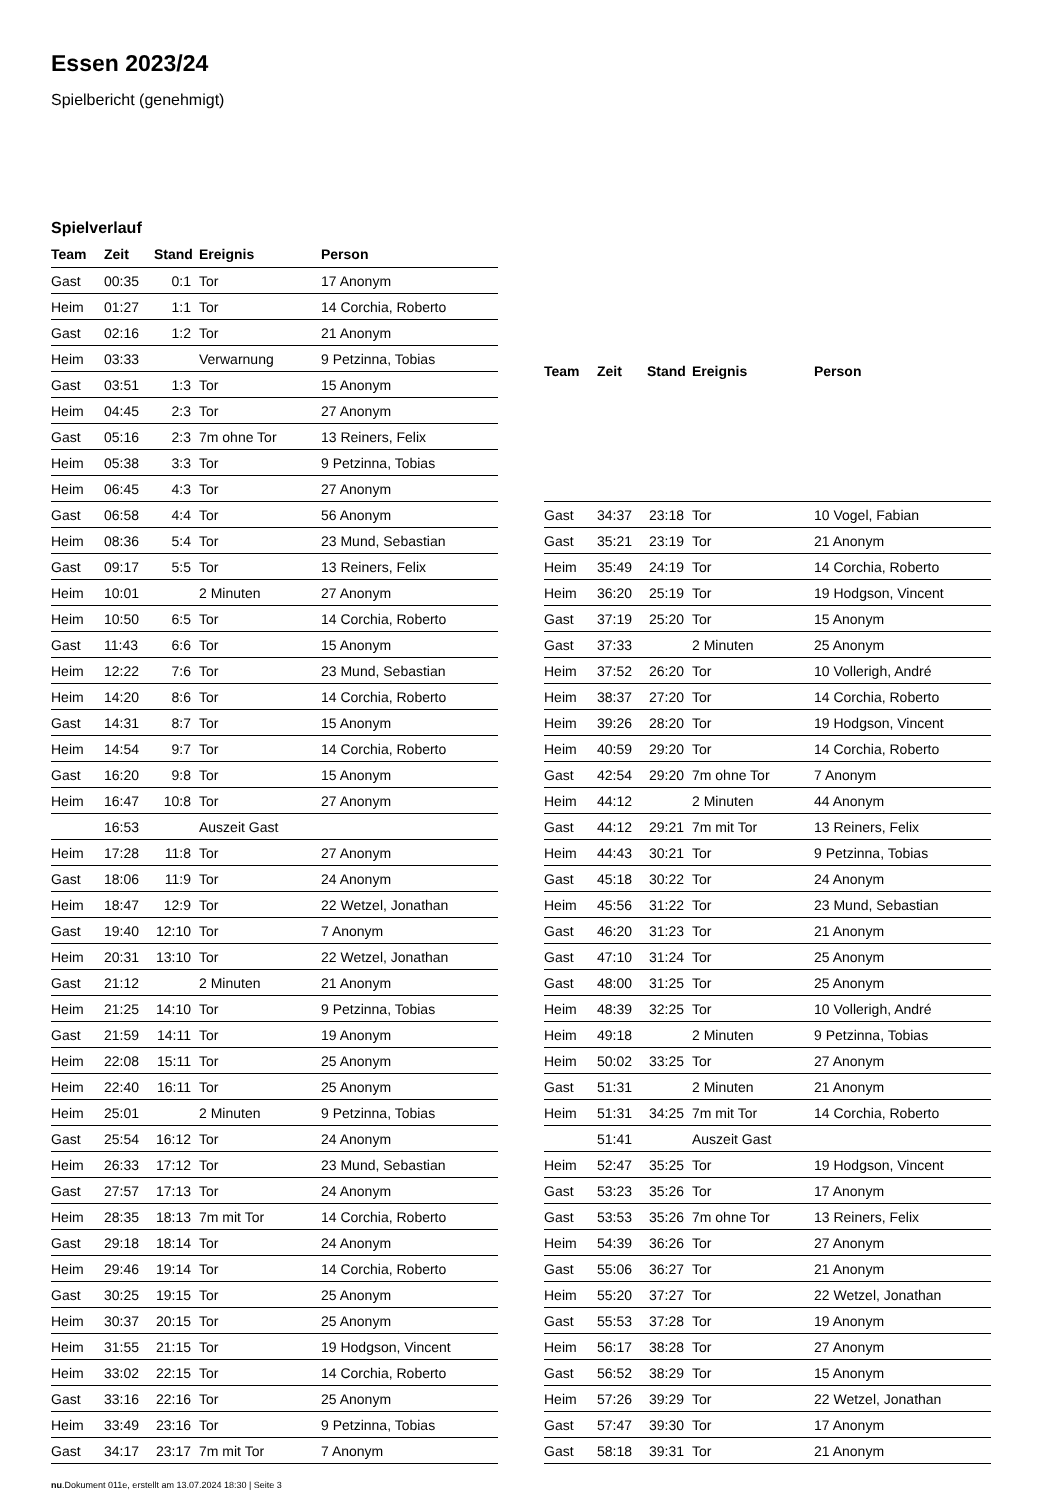Essen 2023/24
Spielbericht (genehmigt)
Spielverlauf
| Team | Zeit | Stand | Ereignis | Person |
| --- | --- | --- | --- | --- |
| Gast | 00:35 | 0:1 | Tor | 17 Anonym |
| Heim | 01:27 | 1:1 | Tor | 14 Corchia, Roberto |
| Gast | 02:16 | 1:2 | Tor | 21 Anonym |
| Heim | 03:33 | | Verwarnung | 9 Petzinna, Tobias |
| Gast | 03:51 | 1:3 | Tor | 15 Anonym |
| Heim | 04:45 | 2:3 | Tor | 27 Anonym |
| Gast | 05:16 | 2:3 | 7m ohne Tor | 13 Reiners, Felix |
| Heim | 05:38 | 3:3 | Tor | 9 Petzinna, Tobias |
| Heim | 06:45 | 4:3 | Tor | 27 Anonym |
| Gast | 06:58 | 4:4 | Tor | 56 Anonym |
| Heim | 08:36 | 5:4 | Tor | 23 Mund, Sebastian |
| Gast | 09:17 | 5:5 | Tor | 13 Reiners, Felix |
| Heim | 10:01 | | 2 Minuten | 27 Anonym |
| Heim | 10:50 | 6:5 | Tor | 14 Corchia, Roberto |
| Gast | 11:43 | 6:6 | Tor | 15 Anonym |
| Heim | 12:22 | 7:6 | Tor | 23 Mund, Sebastian |
| Heim | 14:20 | 8:6 | Tor | 14 Corchia, Roberto |
| Gast | 14:31 | 8:7 | Tor | 15 Anonym |
| Heim | 14:54 | 9:7 | Tor | 14 Corchia, Roberto |
| Gast | 16:20 | 9:8 | Tor | 15 Anonym |
| Heim | 16:47 | 10:8 | Tor | 27 Anonym |
| | 16:53 | | Auszeit Gast | |
| Heim | 17:28 | 11:8 | Tor | 27 Anonym |
| Gast | 18:06 | 11:9 | Tor | 24 Anonym |
| Heim | 18:47 | 12:9 | Tor | 22 Wetzel, Jonathan |
| Gast | 19:40 | 12:10 | Tor | 7 Anonym |
| Heim | 20:31 | 13:10 | Tor | 22 Wetzel, Jonathan |
| Gast | 21:12 | | 2 Minuten | 21 Anonym |
| Heim | 21:25 | 14:10 | Tor | 9 Petzinna, Tobias |
| Gast | 21:59 | 14:11 | Tor | 19 Anonym |
| Heim | 22:08 | 15:11 | Tor | 25 Anonym |
| Heim | 22:40 | 16:11 | Tor | 25 Anonym |
| Heim | 25:01 | | 2 Minuten | 9 Petzinna, Tobias |
| Gast | 25:54 | 16:12 | Tor | 24 Anonym |
| Heim | 26:33 | 17:12 | Tor | 23 Mund, Sebastian |
| Gast | 27:57 | 17:13 | Tor | 24 Anonym |
| Heim | 28:35 | 18:13 | 7m mit Tor | 14 Corchia, Roberto |
| Gast | 29:18 | 18:14 | Tor | 24 Anonym |
| Heim | 29:46 | 19:14 | Tor | 14 Corchia, Roberto |
| Gast | 30:25 | 19:15 | Tor | 25 Anonym |
| Heim | 30:37 | 20:15 | Tor | 25 Anonym |
| Heim | 31:55 | 21:15 | Tor | 19 Hodgson, Vincent |
| Heim | 33:02 | 22:15 | Tor | 14 Corchia, Roberto |
| Gast | 33:16 | 22:16 | Tor | 25 Anonym |
| Heim | 33:49 | 23:16 | Tor | 9 Petzinna, Tobias |
| Gast | 34:17 | 23:17 | 7m mit Tor | 7 Anonym |
| Team | Zeit | Stand | Ereignis | Person |
| --- | --- | --- | --- | --- |
| Gast | 34:37 | 23:18 | Tor | 10 Vogel, Fabian |
| Gast | 35:21 | 23:19 | Tor | 21 Anonym |
| Heim | 35:49 | 24:19 | Tor | 14 Corchia, Roberto |
| Heim | 36:20 | 25:19 | Tor | 19 Hodgson, Vincent |
| Gast | 37:19 | 25:20 | Tor | 15 Anonym |
| Gast | 37:33 | | 2 Minuten | 25 Anonym |
| Heim | 37:52 | 26:20 | Tor | 10 Vollerigh, André |
| Heim | 38:37 | 27:20 | Tor | 14 Corchia, Roberto |
| Heim | 39:26 | 28:20 | Tor | 19 Hodgson, Vincent |
| Heim | 40:59 | 29:20 | Tor | 14 Corchia, Roberto |
| Gast | 42:54 | 29:20 | 7m ohne Tor | 7 Anonym |
| Heim | 44:12 | | 2 Minuten | 44 Anonym |
| Gast | 44:12 | 29:21 | 7m mit Tor | 13 Reiners, Felix |
| Heim | 44:43 | 30:21 | Tor | 9 Petzinna, Tobias |
| Gast | 45:18 | 30:22 | Tor | 24 Anonym |
| Heim | 45:56 | 31:22 | Tor | 23 Mund, Sebastian |
| Gast | 46:20 | 31:23 | Tor | 21 Anonym |
| Gast | 47:10 | 31:24 | Tor | 25 Anonym |
| Gast | 48:00 | 31:25 | Tor | 25 Anonym |
| Heim | 48:39 | 32:25 | Tor | 10 Vollerigh, André |
| Heim | 49:18 | | 2 Minuten | 9 Petzinna, Tobias |
| Heim | 50:02 | 33:25 | Tor | 27 Anonym |
| Gast | 51:31 | | 2 Minuten | 21 Anonym |
| Heim | 51:31 | 34:25 | 7m mit Tor | 14 Corchia, Roberto |
| | 51:41 | | Auszeit Gast | |
| Heim | 52:47 | 35:25 | Tor | 19 Hodgson, Vincent |
| Gast | 53:23 | 35:26 | Tor | 17 Anonym |
| Gast | 53:53 | 35:26 | 7m ohne Tor | 13 Reiners, Felix |
| Heim | 54:39 | 36:26 | Tor | 27 Anonym |
| Gast | 55:06 | 36:27 | Tor | 21 Anonym |
| Heim | 55:20 | 37:27 | Tor | 22 Wetzel, Jonathan |
| Gast | 55:53 | 37:28 | Tor | 19 Anonym |
| Heim | 56:17 | 38:28 | Tor | 27 Anonym |
| Gast | 56:52 | 38:29 | Tor | 15 Anonym |
| Heim | 57:26 | 39:29 | Tor | 22 Wetzel, Jonathan |
| Gast | 57:47 | 39:30 | Tor | 17 Anonym |
| Gast | 58:18 | 39:31 | Tor | 21 Anonym |
nu.Dokument 011e, erstellt am 13.07.2024 18:30 | Seite 3